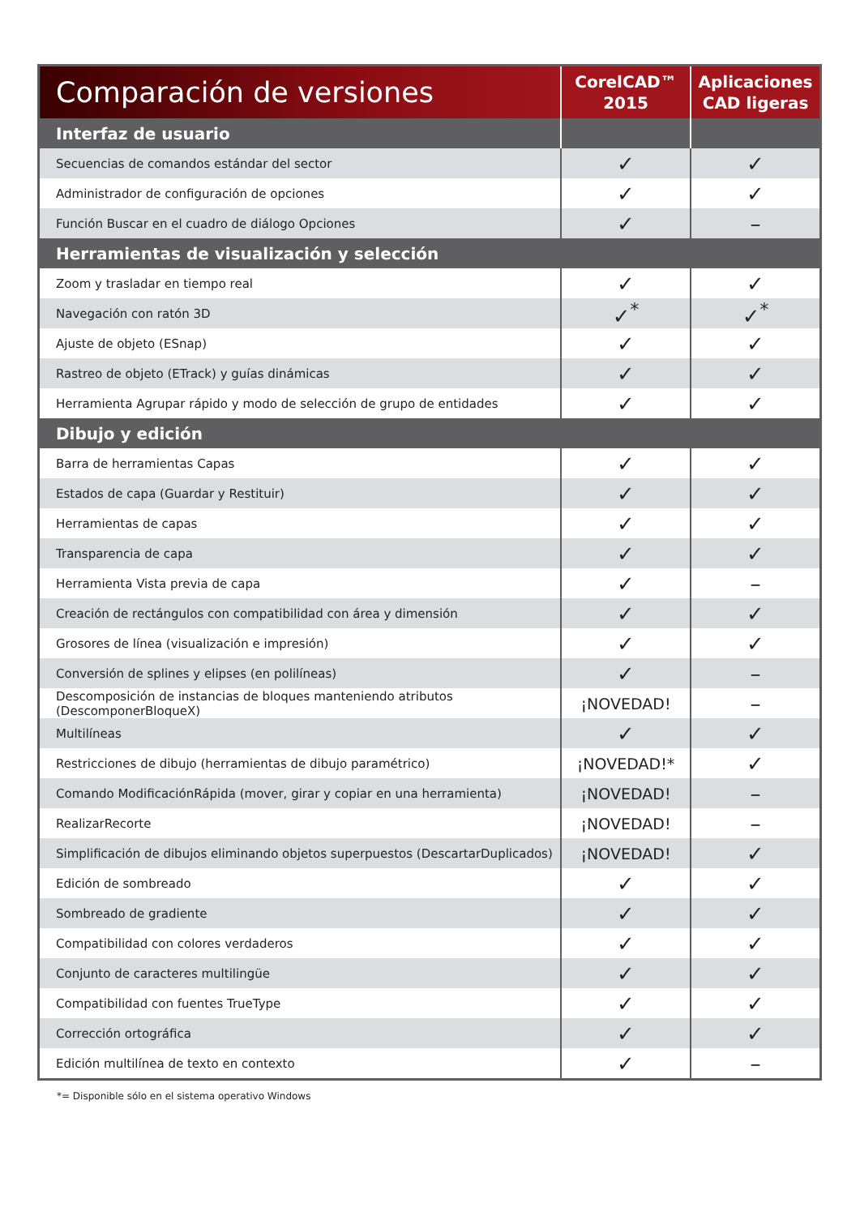| Comparación de versiones | CorelCAD™ 2015 | Aplicaciones CAD ligeras |
| --- | --- | --- |
| Interfaz de usuario | | |
| Secuencias de comandos estándar del sector | ✓ | ✓ |
| Administrador de configuración de opciones | ✓ | ✓ |
| Función Buscar en el cuadro de diálogo Opciones | ✓ | – |
| Herramientas de visualización y selección | | |
| Zoom y trasladar en tiempo real | ✓ | ✓ |
| Navegación con ratón 3D | ✓<sup>*</sup> | ✓<sup>*</sup> |
| Ajuste de objeto (ESnap) | ✓ | ✓ |
| Rastreo de objeto (ETrack) y guías dinámicas | ✓ | ✓ |
| Herramienta Agrupar rápido y modo de selección de grupo de entidades | ✓ | ✓ |
| Dibujo y edición | | |
| Barra de herramientas Capas | ✓ | ✓ |
| Estados de capa (Guardar y Restituir) | ✓ | ✓ |
| Herramientas de capas | ✓ | ✓ |
| Transparencia de capa | ✓ | ✓ |
| Herramienta Vista previa de capa | ✓ | – |
| Creación de rectángulos con compatibilidad con área y dimensión | ✓ | ✓ |
| Grosores de línea (visualización e impresión) | ✓ | ✓ |
| Conversión de splines y elipses (en polilíneas) | ✓ | – |
| Descomposición de instancias de bloques manteniendo atributos (DescomponerBloqueX) | ¡NOVEDAD! | – |
| Multilíneas | ✓ | ✓ |
| Restricciones de dibujo (herramientas de dibujo paramétrico) | ¡NOVEDAD!* | ✓ |
| Comando ModificaciónRápida (mover, girar y copiar en una herramienta) | ¡NOVEDAD! | – |
| RealizarRecorte | ¡NOVEDAD! | – |
| Simplificación de dibujos eliminando objetos superpuestos (DescartarDuplicados) | ¡NOVEDAD! | ✓ |
| Edición de sombreado | ✓ | ✓ |
| Sombreado de gradiente | ✓ | ✓ |
| Compatibilidad con colores verdaderos | ✓ | ✓ |
| Conjunto de caracteres multilingüe | ✓ | ✓ |
| Compatibilidad con fuentes TrueType | ✓ | ✓ |
| Corrección ortográfica | ✓ | ✓ |
| Edición multilínea de texto en contexto | ✓ | – |
*= Disponible sólo en el sistema operativo Windows